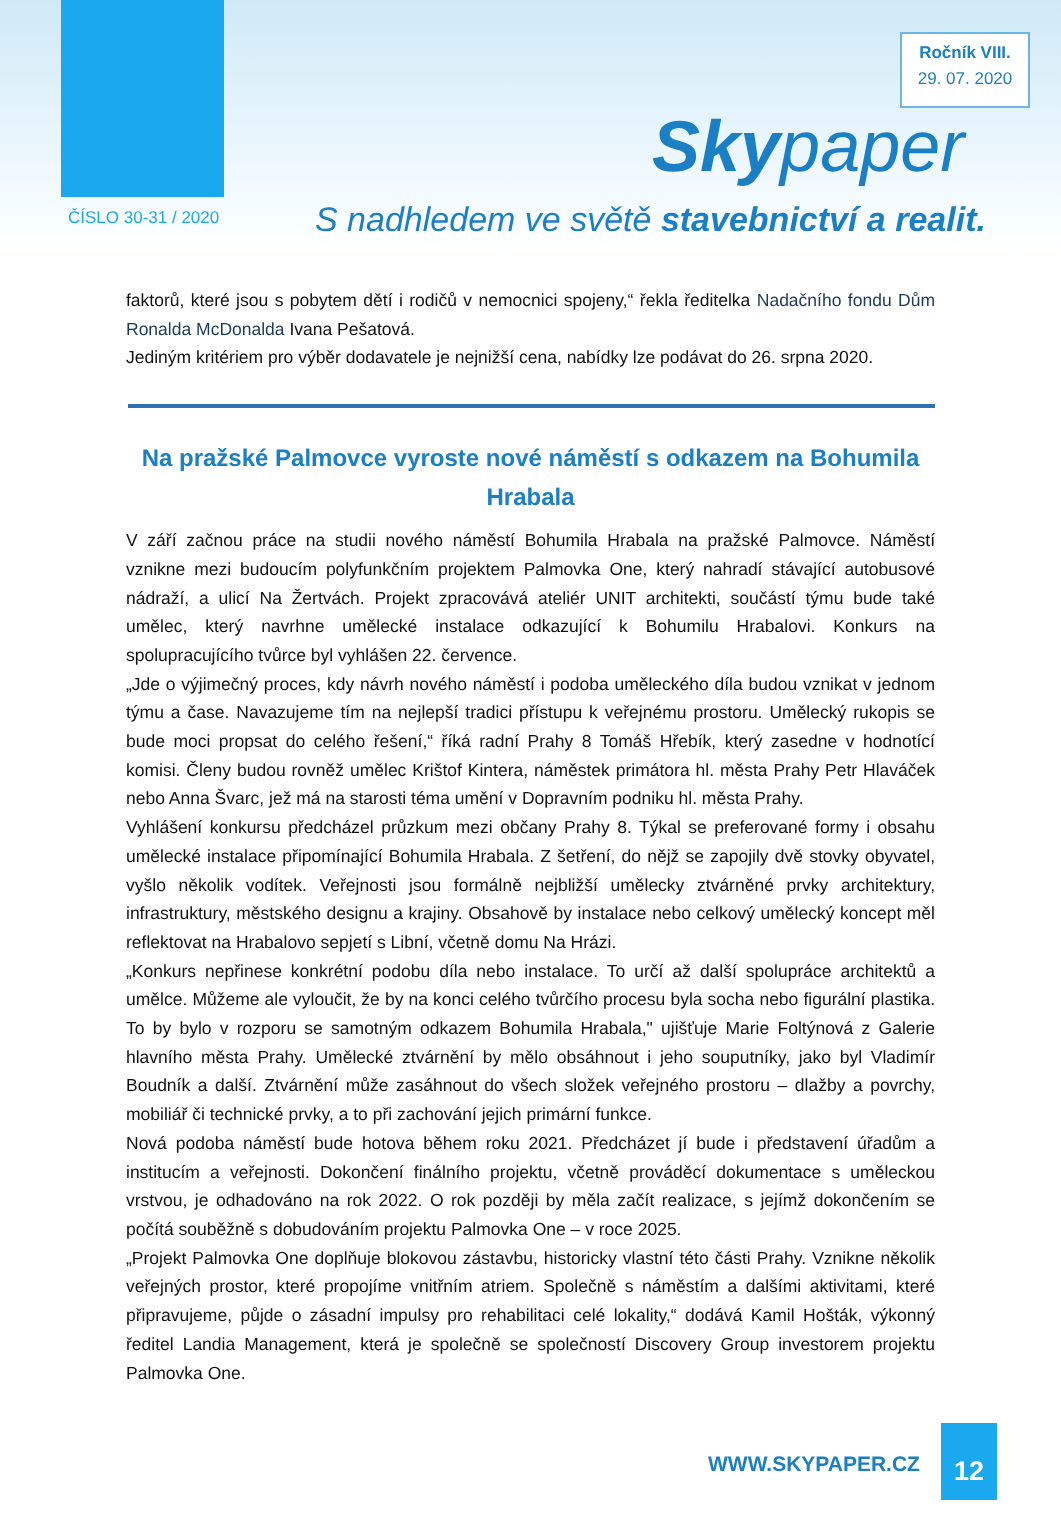Ročník VIII.
29. 07. 2020
Skypaper
ČÍSLO 30-31 / 2020
S nadhledem ve světě stavebnictví a realit.
faktorů, které jsou s pobytem dětí i rodičů v nemocnici spojeny,“ řekla ředitelka Nadačního fondu Dům Ronalda McDonalda Ivana Pešatová.
Jediným kritériem pro výběr dodavatele je nejnižší cena, nabídky lze podávat do 26. srpna 2020.
Na pražské Palmovce vyroste nové náměstí s odkazem na Bohumila Hrabala
V září začnou práce na studii nového náměstí Bohumila Hrabala na pražské Palmovce. Náměstí vznikne mezi budoucím polyfunkčním projektem Palmovka One, který nahradí stávající autobusové nádraží, a ulicí Na Žertvách. Projekt zpracovává ateliér UNIT architekti, součástí týmu bude také umělec, který navrhne umělecké instalace odkazující k Bohumilu Hrabalovi. Konkurs na spolupracujícího tvůrce byl vyhlášen 22. července.
„Jde o výjimečný proces, kdy návrh nového náměstí i podoba uměleckého díla budou vznikat v jednom týmu a čase. Navazujeme tím na nejlepší tradici přístupu k veřejnému prostoru. Umělecký rukopis se bude moci propsat do celého řešení,“ říká radní Prahy 8 Tomáš Hřebík, který zasedne v hodnotící komisi. Členy budou rovněž umělec Krištof Kintera, náměstek primátora hl. města Prahy Petr Hlaváček nebo Anna Švarc, jež má na starosti téma umění v Dopravním podniku hl. města Prahy.
Vyhlášení konkursu předcházel průzkum mezi občany Prahy 8. Týkal se preferované formy i obsahu umělecké instalace připomínající Bohumila Hrabala. Z šetření, do nějž se zapojily dvě stovky obyvatel, vyšlo několik vodítek. Veřejnosti jsou formálně nejbližší umělecky ztvárněné prvky architektury, infrastruktury, městského designu a krajiny. Obsahově by instalace nebo celkový umělecký koncept měl reflektovat na Hrabalovo sepjetí s Libní, včetně domu Na Hrázi.
„Konkurs nepřinese konkrétní podobu díla nebo instalace. To určí až další spolupráce architektů a umělce. Můžeme ale vyloučit, že by na konci celého tvůrčího procesu byla socha nebo figurální plastika. To by bylo v rozporu se samotným odkazem Bohumila Hrabala," ujišťuje Marie Foltýnová z Galerie hlavního města Prahy. Umělecké ztvárnění by mělo obsáhnout i jeho souputníky, jako byl Vladimír Boudník a další. Ztvárnění může zasáhnout do všech složek veřejného prostoru – dlažby a povrchy, mobiliář či technické prvky, a to při zachování jejich primární funkce.
Nová podoba náměstí bude hotova během roku 2021. Předcházet jí bude i představení úřadům a institucím a veřejnosti. Dokončení finálního projektu, včetně prováděcí dokumentace s uměleckou vrstvou, je odhadováno na rok 2022. O rok později by měla začít realizace, s jejímž dokončením se počítá souběžně s dobudováním projektu Palmovka One – v roce 2025.
„Projekt Palmovka One doplňuje blokovou zástavbu, historicky vlastní této části Prahy. Vznikne několik veřejných prostor, které propojíme vnitřním atriem. Společně s náměstím a dalšími aktivitami, které připravujeme, půjde o zásadní impulsy pro rehabilitaci celé lokality,“ dodává Kamil Hošták, výkonný ředitel Landia Management, která je společně se společností Discovery Group investorem projektu Palmovka One.
WWW.SKYPAPER.CZ
12